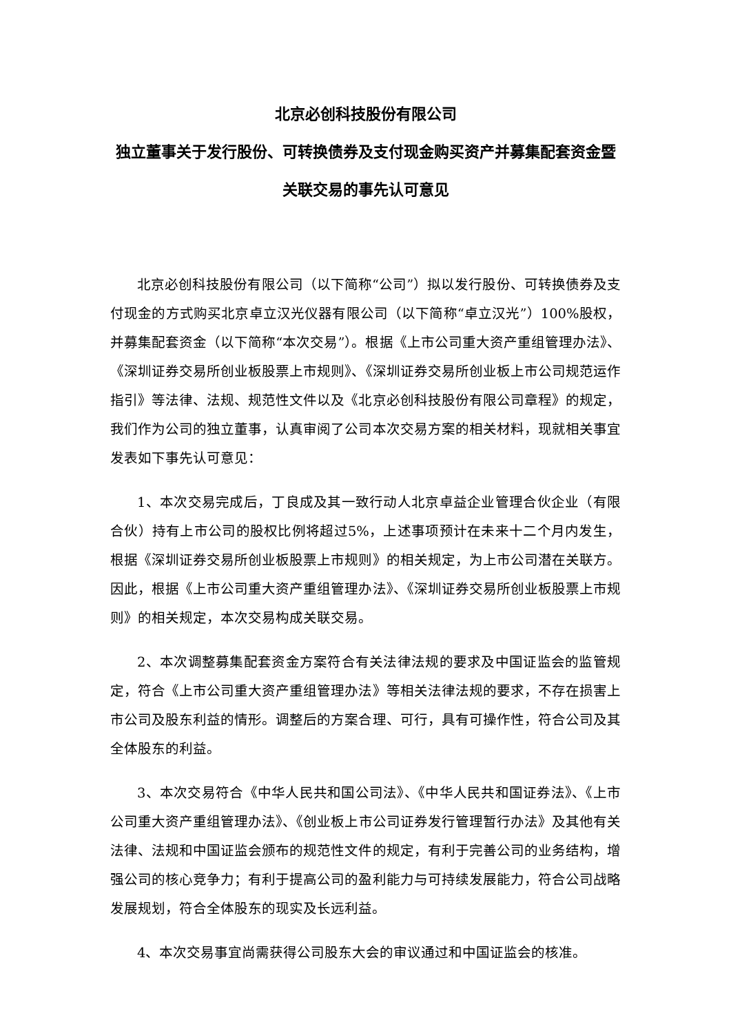北京必创科技股份有限公司
独立董事关于发行股份、可转换债券及支付现金购买资产并募集配套资金暨关联交易的事先认可意见
北京必创科技股份有限公司（以下简称“公司”）拟以发行股份、可转换债券及支付现金的方式购买北京卓立汉光仪器有限公司（以下简称“卓立汉光”）100%股权，并募集配套资金（以下简称“本次交易”）。根据《上市公司重大资产重组管理办法》、《深圳证券交易所创业板股票上市规则》、《深圳证券交易所创业板上市公司规范运作指引》等法律、法规、规范性文件以及《北京必创科技股份有限公司章程》的规定，我们作为公司的独立董事，认真审阅了公司本次交易方案的相关材料，现就相关事宜发表如下事先认可意见：
1、本次交易完成后，丁良成及其一致行动人北京卓益企业管理合伙企业（有限合伙）持有上市公司的股权比例将超过5%，上述事项预计在未来十二个月内发生，根据《深圳证券交易所创业板股票上市规则》的相关规定，为上市公司潜在关联方。因此，根据《上市公司重大资产重组管理办法》、《深圳证券交易所创业板股票上市规则》的相关规定，本次交易构成关联交易。
2、本次调整募集配套资金方案符合有关法律法规的要求及中国证监会的监管规定，符合《上市公司重大资产重组管理办法》等相关法律法规的要求，不存在损害上市公司及股东利益的情形。调整后的方案合理、可行，具有可操作性，符合公司及其全体股东的利益。
3、本次交易符合《中华人民共和国公司法》、《中华人民共和国证券法》、《上市公司重大资产重组管理办法》、《创业板上市公司证券发行管理暂行办法》及其他有关法律、法规和中国证监会颁布的规范性文件的规定，有利于完善公司的业务结构，增强公司的核心竞争力；有利于提高公司的盈利能力与可持续发展能力，符合公司战略发展规划，符合全体股东的现实及长远利益。
4、本次交易事宜尚需获得公司股东大会的审议通过和中国证监会的核准。